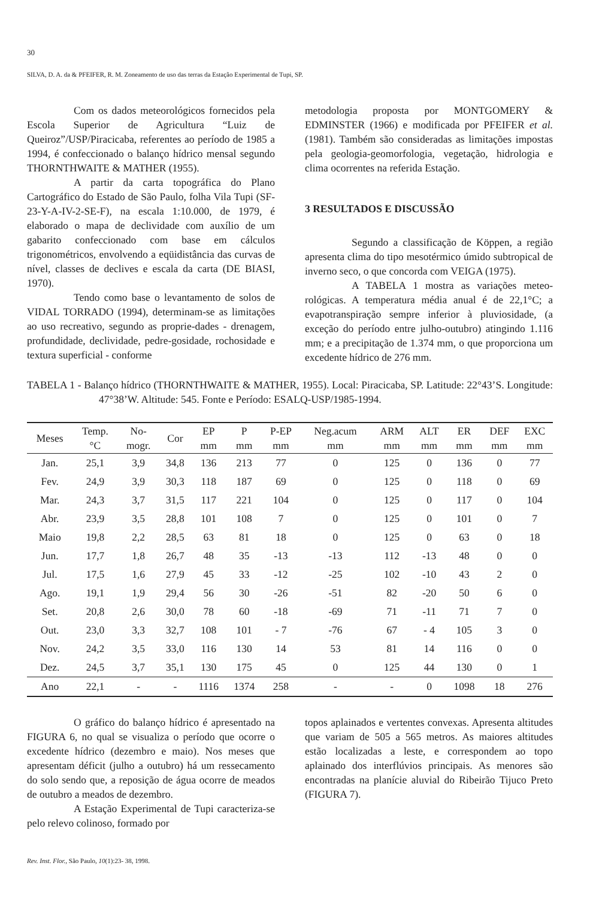30
SILVA, D. A. da & PFEIFER, R. M. Zoneamento de uso das terras da Estação Experimental de Tupi, SP.
Com os dados meteorológicos fornecidos pela Escola Superior de Agricultura “Luiz de Queiroz”/USP/Piracicaba, referentes ao período de 1985 a 1994, é confeccionado o balanço hídrico mensal segundo THORNTHWAITE & MATHER (1955).
A partir da carta topográfica do Plano Cartográfico do Estado de São Paulo, folha Vila Tupi (SF-23-Y-A-IV-2-SE-F), na escala 1:10.000, de 1979, é elaborado o mapa de declividade com auxílio de um gabarito confeccionado com base em cálculos trigonométricos, envolvendo a eqüidistância das curvas de nível, classes de declives e escala da carta (DE BIASI, 1970).
Tendo como base o levantamento de solos de VIDAL TORRADO (1994), determinam-se as limitações ao uso recreativo, segundo as proprie-dades - drenagem, profundidade, declividade, pedre-gosidade, rochosidade e textura superficial - conforme
metodologia proposta por MONTGOMERY & EDMINSTER (1966) e modificada por PFEIFER et al. (1981). Também são consideradas as limitações impostas pela geologia-geomorfologia, vegetação, hidrologia e clima ocorrentes na referida Estação.
3 RESULTADOS E DISCUSSÃO
Segundo a classificação de Köppen, a região apresenta clima do tipo mesotérmico úmido subtropical de inverno seco, o que concorda com VEIGA (1975).
A TABELA 1 mostra as variações meteo-rológicas. A temperatura média anual é de 22,1°C; a evapotranspiração sempre inferior à pluviosidade, (a exceção do período entre julho-outubro) atingindo 1.116 mm; e a precipitação de 1.374 mm, o que proporciona um excedente hídrico de 276 mm.
TABELA 1 - Balanço hídrico (THORNTHWAITE & MATHER, 1955). Local: Piracicaba, SP. Latitude: 22°43’S. Longitude: 47°38’W. Altitude: 545. Fonte e Período: ESALQ-USP/1985-1994.
| Meses | Temp. °C | No- mogr. | Cor | EP mm | P mm | P-EP mm | Neg.acum mm | ARM mm | ALT mm | ER mm | DEF mm | EXC mm |
| --- | --- | --- | --- | --- | --- | --- | --- | --- | --- | --- | --- | --- |
| Jan. | 25,1 | 3,9 | 34,8 | 136 | 213 | 77 | 0 | 125 | 0 | 136 | 0 | 77 |
| Fev. | 24,9 | 3,9 | 30,3 | 118 | 187 | 69 | 0 | 125 | 0 | 118 | 0 | 69 |
| Mar. | 24,3 | 3,7 | 31,5 | 117 | 221 | 104 | 0 | 125 | 0 | 117 | 0 | 104 |
| Abr. | 23,9 | 3,5 | 28,8 | 101 | 108 | 7 | 0 | 125 | 0 | 101 | 0 | 7 |
| Maio | 19,8 | 2,2 | 28,5 | 63 | 81 | 18 | 0 | 125 | 0 | 63 | 0 | 18 |
| Jun. | 17,7 | 1,8 | 26,7 | 48 | 35 | -13 | -13 | 112 | -13 | 48 | 0 | 0 |
| Jul. | 17,5 | 1,6 | 27,9 | 45 | 33 | -12 | -25 | 102 | -10 | 43 | 2 | 0 |
| Ago. | 19,1 | 1,9 | 29,4 | 56 | 30 | -26 | -51 | 82 | -20 | 50 | 6 | 0 |
| Set. | 20,8 | 2,6 | 30,0 | 78 | 60 | -18 | -69 | 71 | -11 | 71 | 7 | 0 |
| Out. | 23,0 | 3,3 | 32,7 | 108 | 101 | - 7 | -76 | 67 | - 4 | 105 | 3 | 0 |
| Nov. | 24,2 | 3,5 | 33,0 | 116 | 130 | 14 | 53 | 81 | 14 | 116 | 0 | 0 |
| Dez. | 24,5 | 3,7 | 35,1 | 130 | 175 | 45 | 0 | 125 | 44 | 130 | 0 | 1 |
| Ano | 22,1 | - | - | 1116 | 1374 | 258 | - | - | 0 | 1098 | 18 | 276 |
O gráfico do balanço hídrico é apresentado na FIGURA 6, no qual se visualiza o período que ocorre o excedente hídrico (dezembro e maio). Nos meses que apresentam déficit (julho a outubro) há um ressecamento do solo sendo que, a reposição de água ocorre de meados de outubro a meados de dezembro.
A Estação Experimental de Tupi caracteriza-se pelo relevo colinoso, formado por
topos aplainados e vertentes convexas. Apresenta altitudes que variam de 505 a 565 metros. As maiores altitudes estão localizadas a leste, e correspondem ao topo aplainado dos interflúvios principais. As menores são encontradas na planície aluvial do Ribeirão Tijuco Preto (FIGURA 7).
Rev. Inst. Flor., São Paulo, 10(1):23- 38, 1998.